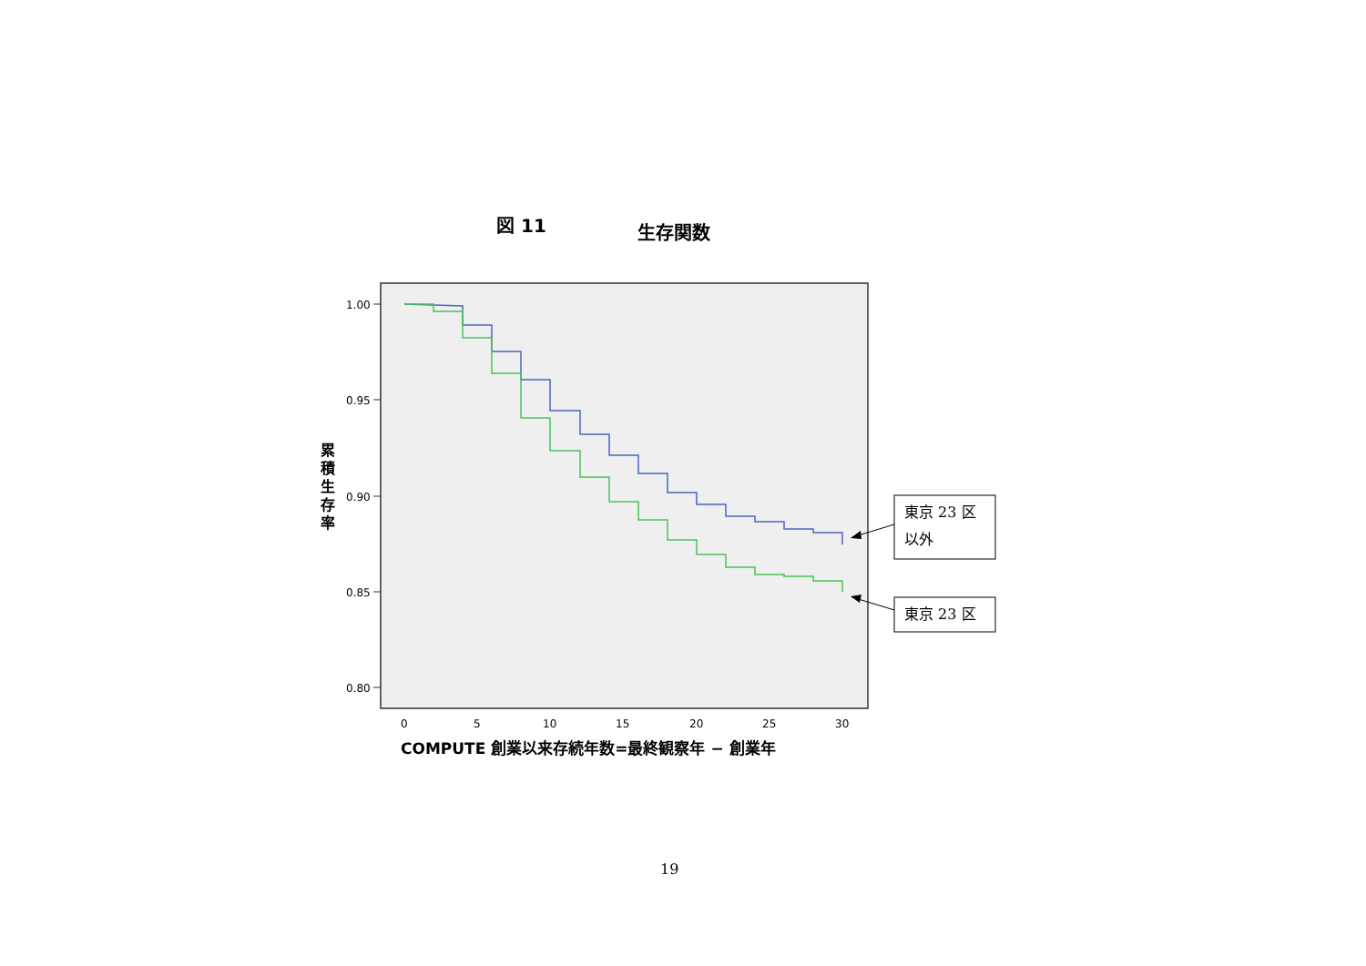図 11 生存関数
1.00
0.95
0.90
0.85
0.80
0
5
10
15
20
25
30
累
積
生
存
率
COMPUTE 創業以来存続年数=最終観察年 − 創業年
東京 23 区
以外
東京 23 区
19